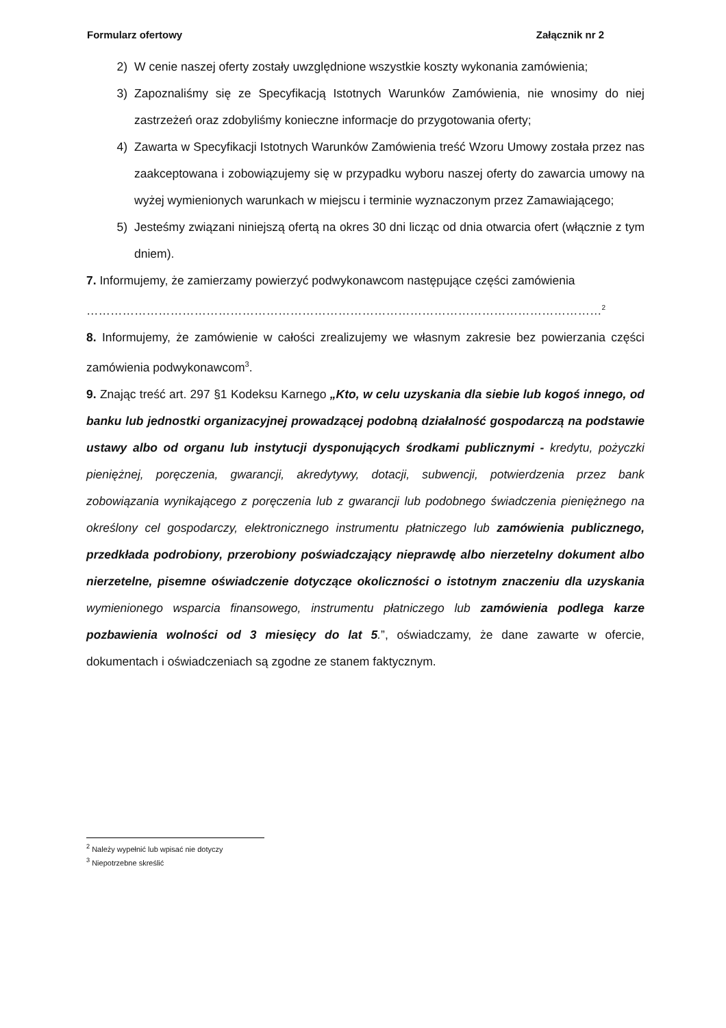Formularz ofertowy Załącznik nr 2
2) W cenie naszej oferty zostały uwzględnione wszystkie koszty wykonania zamówienia;
3) Zapoznaliśmy się ze Specyfikacją Istotnych Warunków Zamówienia, nie wnosimy do niej zastrzeżeń oraz zdobyliśmy konieczne informacje do przygotowania oferty;
4) Zawarta w Specyfikacji Istotnych Warunków Zamówienia treść Wzoru Umowy została przez nas zaakceptowana i zobowiązujemy się w przypadku wyboru naszej oferty do zawarcia umowy na wyżej wymienionych warunkach w miejscu i terminie wyznaczonym przez Zamawiającego;
5) Jesteśmy związani niniejszą ofertą na okres 30 dni licząc od dnia otwarcia ofert (włącznie z tym dniem).
7. Informujemy, że zamierzamy powierzyć podwykonawcom następujące części zamówienia
…………………………………………………………………………………………………………………<sup>2</sup>
8. Informujemy, że zamówienie w całości zrealizujemy we własnym zakresie bez powierzania części zamówienia podwykonawcom<sup>3</sup>.
9. Znając treść art. 297 §1 Kodeksu Karnego „Kto, w celu uzyskania dla siebie lub kogoś innego, od banku lub jednostki organizacyjnej prowadzącej podobną działalność gospodarczą na podstawie ustawy albo od organu lub instytucji dysponujących środkami publicznymi - kredytu, pożyczki pieniężnej, poręczenia, gwarancji, akredytywy, dotacji, subwencji, potwierdzenia przez bank zobowiązania wynikającego z poręczenia lub z gwarancji lub podobnego świadczenia pieniężnego na określony cel gospodarczy, elektronicznego instrumentu płatniczego lub zamówienia publicznego, przedkłada podrobiony, przerobiony poświadczający nieprawdę albo nierzetelny dokument albo nierzetelne, pisemne oświadczenie dotyczące okoliczności o istotnym znaczeniu dla uzyskania wymienionego wsparcia finansowego, instrumentu płatniczego lub zamówienia podlega karze pozbawienia wolności od 3 miesięcy do lat 5.”, oświadczamy, że dane zawarte w ofercie, dokumentach i oświadczeniach są zgodne ze stanem faktycznym.
<sup>2</sup> Należy wypełnić lub wpisać nie dotyczy
<sup>3</sup> Niepotrzebne skreślić